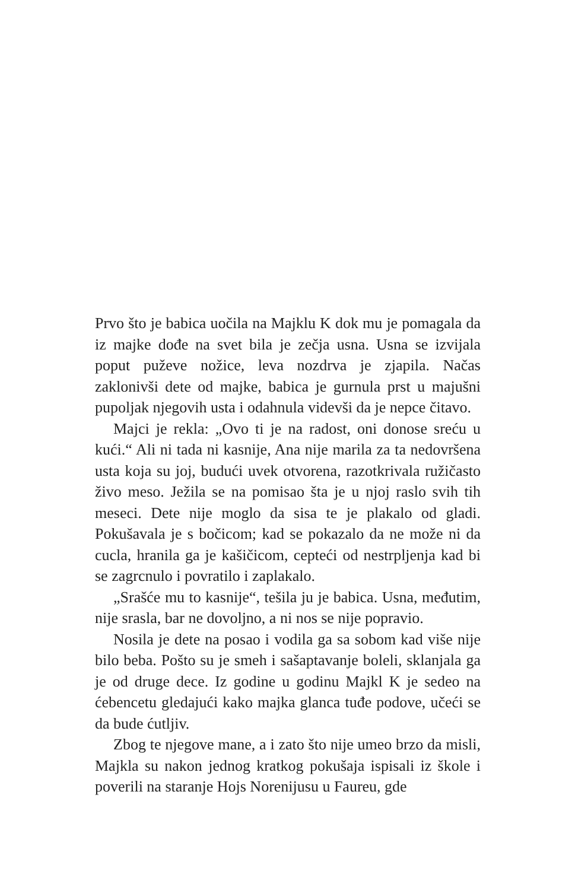Prvo što je babica uočila na Majklu K dok mu je pomagala da iz majke dođe na svet bila je zečja usna. Usna se izvijala poput puževe nožice, leva nozdrva je zjapila. Načas zaklonivši dete od majke, babica je gurnula prst u majušni pupoljak njegovih usta i odahnula videvši da je nepce čitavo.
Majci je rekla: „Ovo ti je na radost, oni donose sreću u kući.“ Ali ni tada ni kasnije, Ana nije marila za ta nedovršena usta koja su joj, budući uvek otvorena, razotkrivala ružičasto živo meso. Ježila se na pomisao šta je u njoj raslo svih tih meseci. Dete nije moglo da sisa te je plakalo od gladi. Pokušavala je s bočicom; kad se pokazalo da ne može ni da cucla, hranila ga je kašičicom, cepteći od nestrpljenja kad bi se zagrcnulo i povratilo i zaplakalo.
„Srašće mu to kasnije“, tešila ju je babica. Usna, međutim, nije srasla, bar ne dovoljno, a ni nos se nije popravio.
Nosila je dete na posao i vodila ga sa sobom kad više nije bilo beba. Pošto su je smeh i sašaptavanje boleli, sklanjala ga je od druge dece. Iz godine u godinu Majkl K je sedeo na ćebencetu gledajući kako majka glanca tuđe podove, učeći se da bude ćutljiv.
Zbog te njegove mane, a i zato što nije umeo brzo da misli, Majkla su nakon jednog kratkog pokušaja ispisali iz škole i poverili na staranje Hojs Norenijusu u Faureu, gde